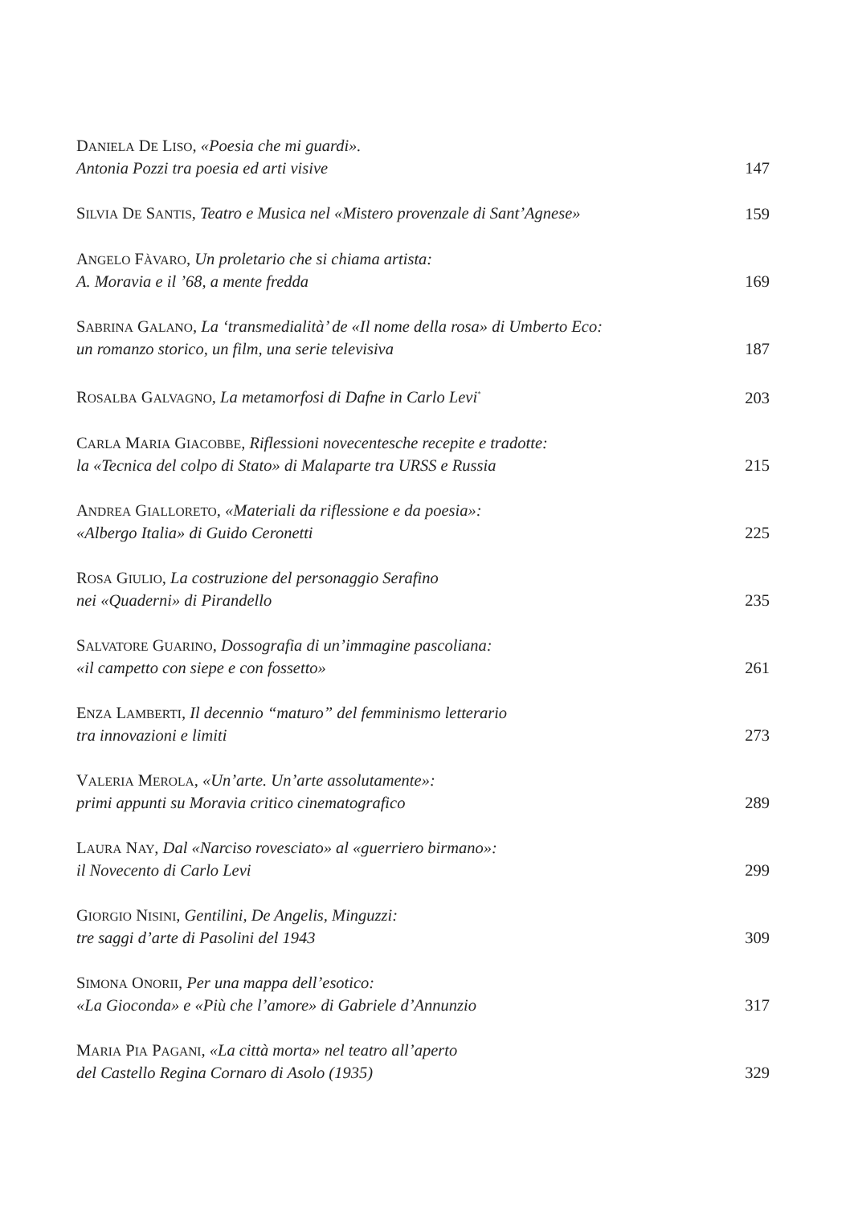DANIELA DE LISO, «Poesia che mi guardi».
Antonia Pozzi tra poesia ed arti visive
147
SILVIA DE SANTIS, Teatro e Musica nel «Mistero provenzale di Sant’Agnese»
159
ANGELO FÀVARO, Un proletario che si chiama artista:
A. Moravia e il ’68, a mente fredda
169
SABRINA GALANO, La ‘transmedialità’ de «Il nome della rosa» di Umberto Eco:
un romanzo storico, un film, una serie televisiva
187
ROSALBA GALVAGNO, La metamorfosi di Dafne in Carlo Levi<sup>*</sup>
203
CARLA MARIA GIACOBBE, Riflessioni novecentesche recepite e tradotte:
la «Tecnica del colpo di Stato» di Malaparte tra URSS e Russia
215
ANDREA GIALLORETO, «Materiali da riflessione e da poesia»:
«Albergo Italia» di Guido Ceronetti
225
ROSA GIULIO, La costruzione del personaggio Serafino
nei «Quaderni» di Pirandello
235
SALVATORE GUARINO, Dossografia di un’immagine pascoliana:
«il campetto con siepe e con fossetto»
261
ENZA LAMBERTI, Il decennio “maturo” del femminismo letterario
tra innovazioni e limiti
273
VALERIA MEROLA, «Un’arte. Un’arte assolutamente»:
primi appunti su Moravia critico cinematografico
289
LAURA NAY, Dal «Narciso rovesciato» al «guerriero birmano»:
il Novecento di Carlo Levi
299
GIORGIO NISINI, Gentilini, De Angelis, Minguzzi:
tre saggi d’arte di Pasolini del 1943
309
SIMONA ONORII, Per una mappa dell’esotico:
«La Gioconda» e «Più che l’amore» di Gabriele d’Annunzio
317
MARIA PIA PAGANI, «La città morta» nel teatro all’aperto
del Castello Regina Cornaro di Asolo (1935)
329